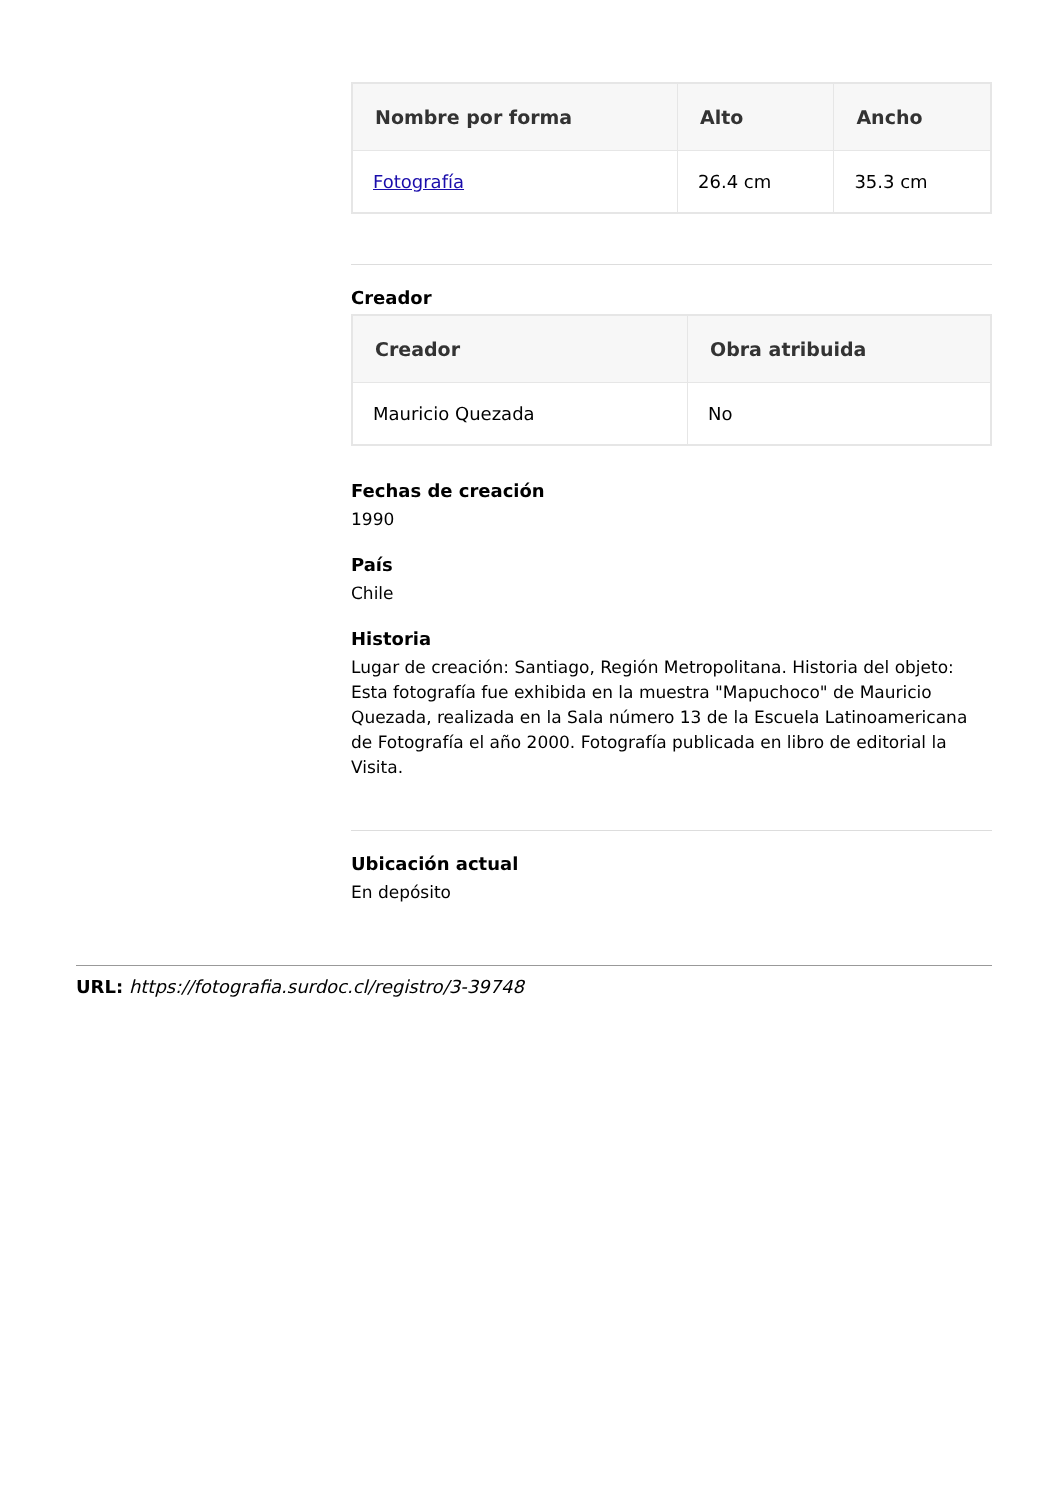| Nombre por forma | Alto | Ancho |
| --- | --- | --- |
| Fotografía | 26.4 cm | 35.3 cm |
Creador
| Creador | Obra atribuida |
| --- | --- |
| Mauricio Quezada | No |
Fechas de creación
1990
País
Chile
Historia
Lugar de creación: Santiago, Región Metropolitana. Historia del objeto: Esta fotografía fue exhibida en la muestra "Mapuchoco" de Mauricio Quezada, realizada en la Sala número 13 de la Escuela Latinoamericana de Fotografía el año 2000. Fotografía publicada en libro de editorial la Visita.
Ubicación actual
En depósito
URL: https://fotografia.surdoc.cl/registro/3-39748